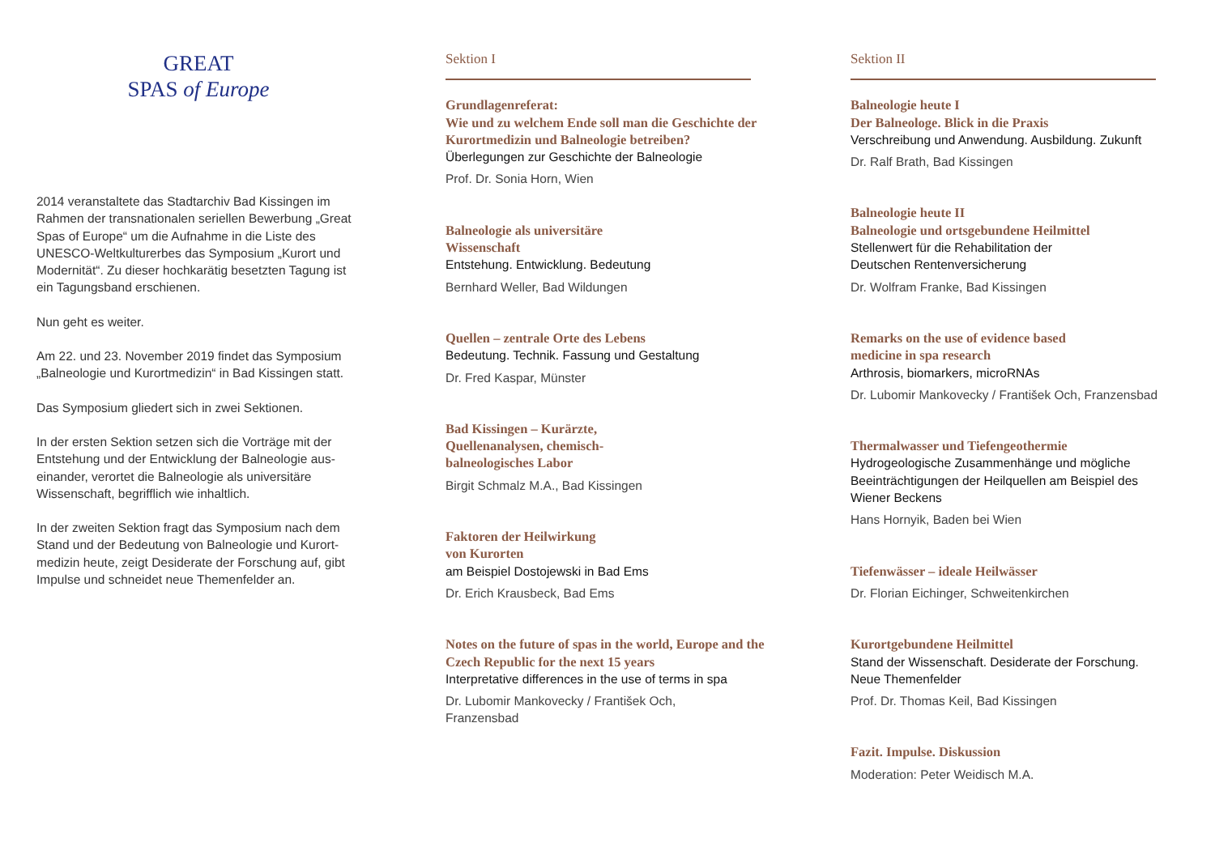GREAT
SPAS of Europe
2014 veranstaltete das Stadtarchiv Bad Kissingen im Rahmen der transnationalen seriellen Bewerbung „Great Spas of Europe“ um die Aufnahme in die Liste des UNESCO-Weltkulturerbes das Symposium „Kurort und Modernität“. Zu dieser hochkarätig besetzten Tagung ist ein Tagungsband erschienen.
Nun geht es weiter.
Am 22. und 23. November 2019 findet das Symposium „Balneologie und Kurortmedizin“ in Bad Kissingen statt.
Das Symposium gliedert sich in zwei Sektionen.
In der ersten Sektion setzen sich die Vorträge mit der Entstehung und der Entwicklung der Balneologie aus-einander, verortet die Balneologie als universitäre Wissenschaft, begrifflich wie inhaltlich.
In der zweiten Sektion fragt das Symposium nach dem Stand und der Bedeutung von Balneologie und Kurort-medizin heute, zeigt Desiderate der Forschung auf, gibt Impulse und schneidet neue Themenfelder an.
Sektion I
Grundlagenreferat:
Wie und zu welchem Ende soll man die Geschichte der Kurortmedizin und Balneologie betreiben?
Überlegungen zur Geschichte der Balneologie
Prof. Dr. Sonia Horn, Wien
Balneologie als universitäre
Wissenschaft
Entstehung. Entwicklung. Bedeutung
Bernhard Weller, Bad Wildungen
Quellen – zentrale Orte des Lebens
Bedeutung. Technik. Fassung und Gestaltung
Dr. Fred Kaspar, Münster
Bad Kissingen – Kurärzte,
Quellenanalysen, chemisch-
balneologisches Labor
Birgit Schmalz M.A., Bad Kissingen
Faktoren der Heilwirkung
von Kurorten
am Beispiel Dostojewski in Bad Ems
Dr. Erich Krausbeck, Bad Ems
Notes on the future of spas in the world, Europe and the Czech Republic for the next 15 years
Interpretative differences in the use of terms in spa
Dr. Lubomir Mankovecky / František Och,
Franzensbad
Sektion II
Balneologie heute I
Der Balneologe. Blick in die Praxis
Verschreibung und Anwendung. Ausbildung. Zukunft
Dr. Ralf Brath, Bad Kissingen
Balneologie heute II
Balneologie und ortsgebundene Heilmittel
Stellenwert für die Rehabilitation der
Deutschen Rentenversicherung
Dr. Wolfram Franke, Bad Kissingen
Remarks on the use of evidence based
medicine in spa research
Arthrosis, biomarkers, microRNAs
Dr. Lubomir Mankovecky / František Och, Franzensbad
Thermalwasser und Tiefengeothermie
Hydrogeologische Zusammenhänge und mögliche Beeinträchtigungen der Heilquellen am Beispiel des Wiener Beckens
Hans Hornyik, Baden bei Wien
Tiefenwässer – ideale Heilwässer
Dr. Florian Eichinger, Schweitenkirchen
Kurortgebundene Heilmittel
Stand der Wissenschaft. Desiderate der Forschung.
Neue Themenfelder
Prof. Dr. Thomas Keil, Bad Kissingen
Fazit. Impulse. Diskussion
Moderation: Peter Weidisch M.A.